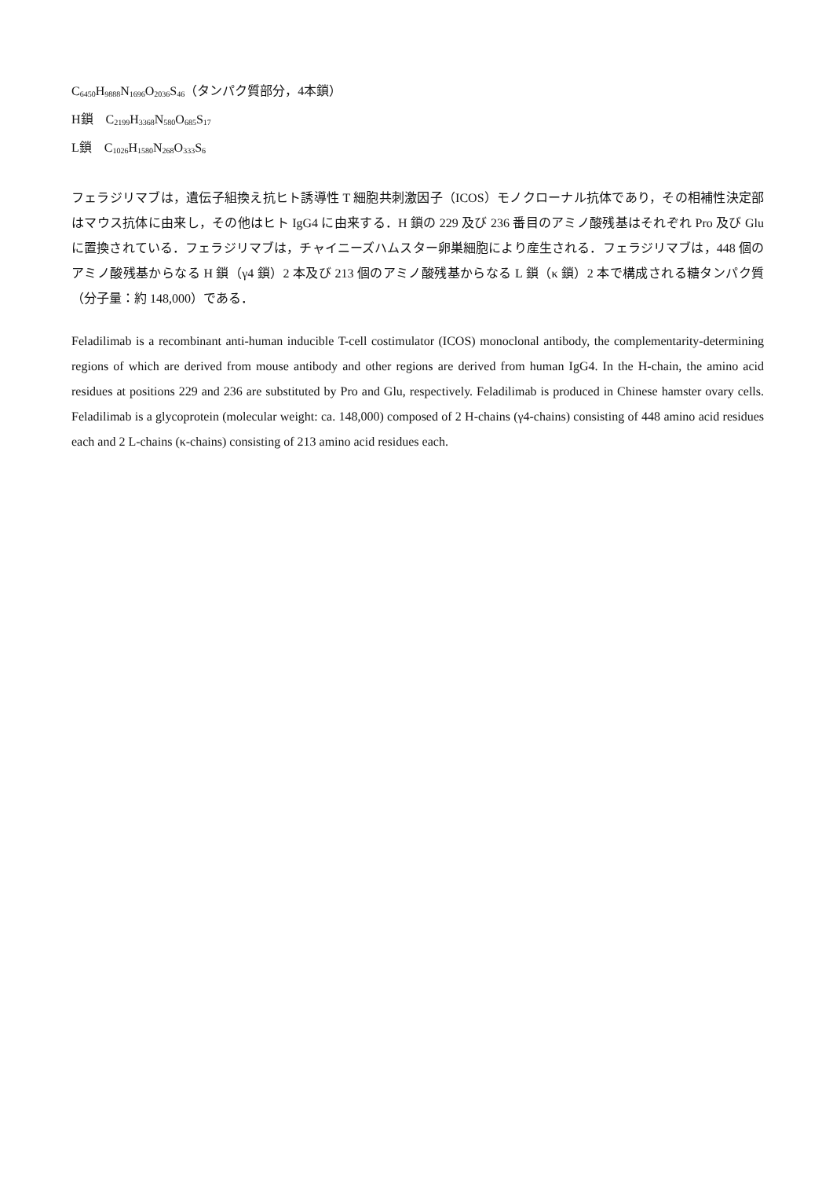C<sub>6450</sub>H<sub>9888</sub>N<sub>1696</sub>O<sub>2036</sub>S<sub>46</sub>（タンパク質部分，4本鎖）
H鎖　C<sub>2199</sub>H<sub>3368</sub>N<sub>580</sub>O<sub>685</sub>S<sub>17</sub>
L鎖　C<sub>1026</sub>H<sub>1580</sub>N<sub>268</sub>O<sub>333</sub>S<sub>6</sub>
フェラジリマブは，遺伝子組換え抗ヒト誘導性 T 細胞共刺激因子（ICOS）モノクローナル抗体であり，その相補性決定部はマウス抗体に由来し，その他はヒト IgG4 に由来する．H 鎖の 229 及び 236 番目のアミノ酸残基はそれぞれ Pro 及び Glu に置換されている．フェラジリマブは，チャイニーズハムスター卵巣細胞により産生される．フェラジリマブは，448 個のアミノ酸残基からなる H 鎖（γ4 鎖）2 本及び 213 個のアミノ酸残基からなる L 鎖（κ 鎖）2 本で構成される糖タンパク質（分子量：約 148,000）である．
Feladilimab is a recombinant anti-human inducible T-cell costimulator (ICOS) monoclonal antibody, the complementarity-determining regions of which are derived from mouse antibody and other regions are derived from human IgG4. In the H-chain, the amino acid residues at positions 229 and 236 are substituted by Pro and Glu, respectively. Feladilimab is produced in Chinese hamster ovary cells. Feladilimab is a glycoprotein (molecular weight: ca. 148,000) composed of 2 H-chains (γ4-chains) consisting of 448 amino acid residues each and 2 L-chains (κ-chains) consisting of 213 amino acid residues each.